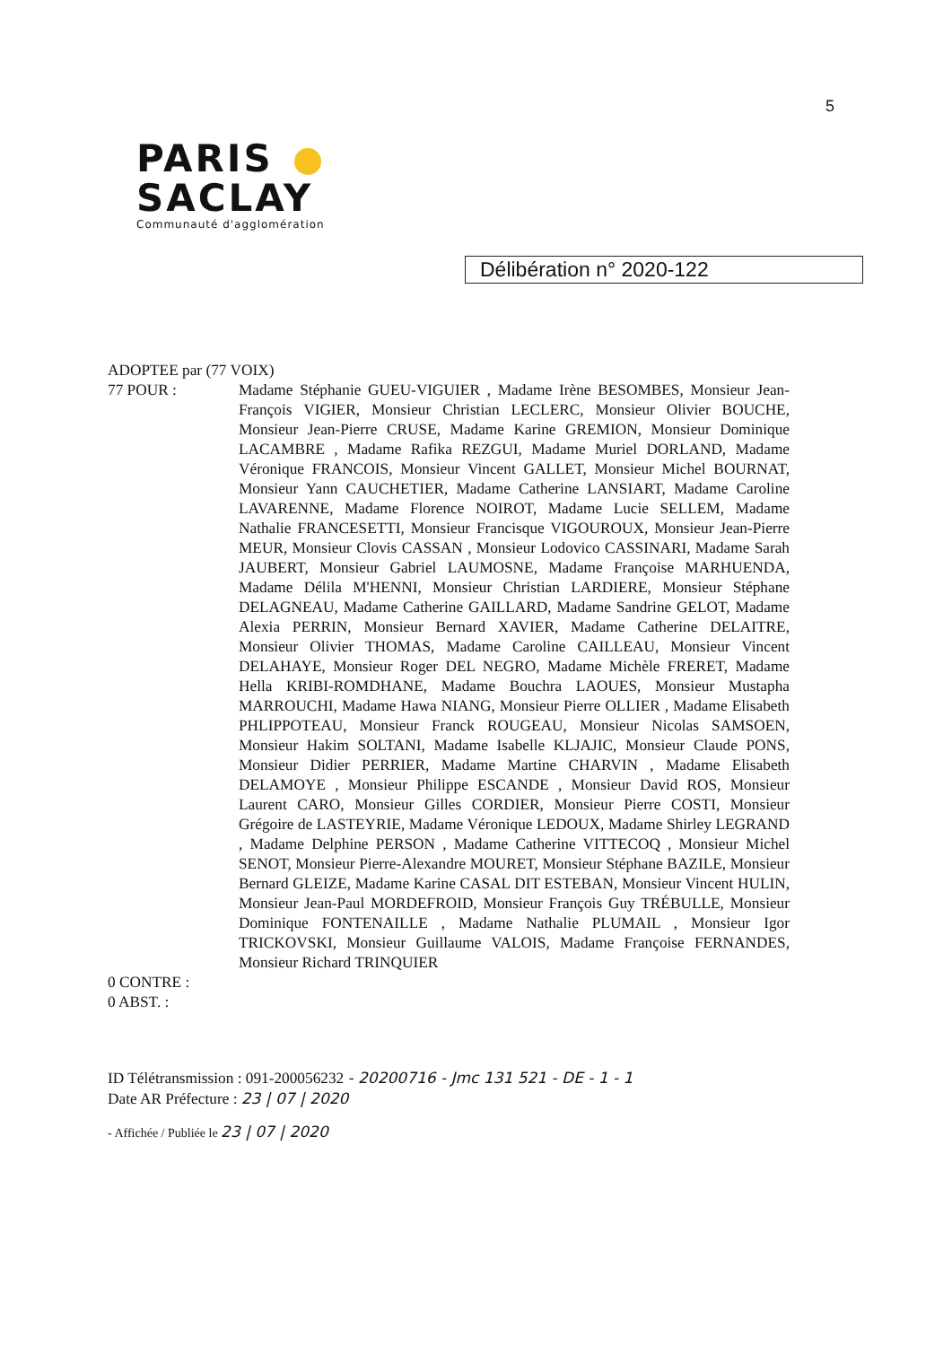5
PARIS
SACLAY
Communauté d'agglomération
Délibération n° 2020-122
ADOPTEE par (77 VOIX)
77 POUR : Madame Stéphanie GUEU-VIGUIER , Madame Irène BESOMBES, Monsieur Jean-François VIGIER, Monsieur Christian LECLERC, Monsieur Olivier BOUCHE, Monsieur Jean-Pierre CRUSE, Madame Karine GREMION, Monsieur Dominique LACAMBRE , Madame Rafika REZGUI, Madame Muriel DORLAND, Madame Véronique FRANCOIS, Monsieur Vincent GALLET, Monsieur Michel BOURNAT, Monsieur Yann CAUCHETIER, Madame Catherine LANSIART, Madame Caroline LAVARENNE, Madame Florence NOIROT, Madame Lucie SELLEM, Madame Nathalie FRANCESETTI, Monsieur Francisque VIGOUROUX, Monsieur Jean-Pierre MEUR, Monsieur Clovis CASSAN , Monsieur Lodovico CASSINARI, Madame Sarah JAUBERT, Monsieur Gabriel LAUMOSNE, Madame Françoise MARHUENDA, Madame Délila M'HENNI, Monsieur Christian LARDIERE, Monsieur Stéphane DELAGNEAU, Madame Catherine GAILLARD, Madame Sandrine GELOT, Madame Alexia PERRIN, Monsieur Bernard XAVIER, Madame Catherine DELAITRE, Monsieur Olivier THOMAS, Madame Caroline CAILLEAU, Monsieur Vincent DELAHAYE, Monsieur Roger DEL NEGRO, Madame Michèle FRERET, Madame Hella KRIBI-ROMDHANE, Madame Bouchra LAOUES, Monsieur Mustapha MARROUCHI, Madame Hawa NIANG, Monsieur Pierre OLLIER , Madame Elisabeth PHLIPPOTEAU, Monsieur Franck ROUGEAU, Monsieur Nicolas SAMSOEN, Monsieur Hakim SOLTANI, Madame Isabelle KLJAJIC, Monsieur Claude PONS, Monsieur Didier PERRIER, Madame Martine CHARVIN , Madame Elisabeth DELAMOYE , Monsieur Philippe ESCANDE , Monsieur David ROS, Monsieur Laurent CARO, Monsieur Gilles CORDIER, Monsieur Pierre COSTI, Monsieur Grégoire de LASTEYRIE, Madame Véronique LEDOUX, Madame Shirley LEGRAND , Madame Delphine PERSON , Madame Catherine VITTECOQ , Monsieur Michel SENOT, Monsieur Pierre-Alexandre MOURET, Monsieur Stéphane BAZILE, Monsieur Bernard GLEIZE, Madame Karine CASAL DIT ESTEBAN, Monsieur Vincent HULIN, Monsieur Jean-Paul MORDEFROID, Monsieur François Guy TRÉBULLE, Monsieur Dominique FONTENAILLE , Madame Nathalie PLUMAIL , Monsieur Igor TRICKOVSKI, Monsieur Guillaume VALOIS, Madame Françoise FERNANDES, Monsieur Richard TRINQUIER
0 CONTRE :
0 ABST. :
ID Télétransmission : 091-200056232 - 20200716 - Jmc 131 521 - DE - 1 - 1
Date AR Préfecture : 23 | 07 | 2020
- Affichée / Publiée le 23 | 07 | 2020